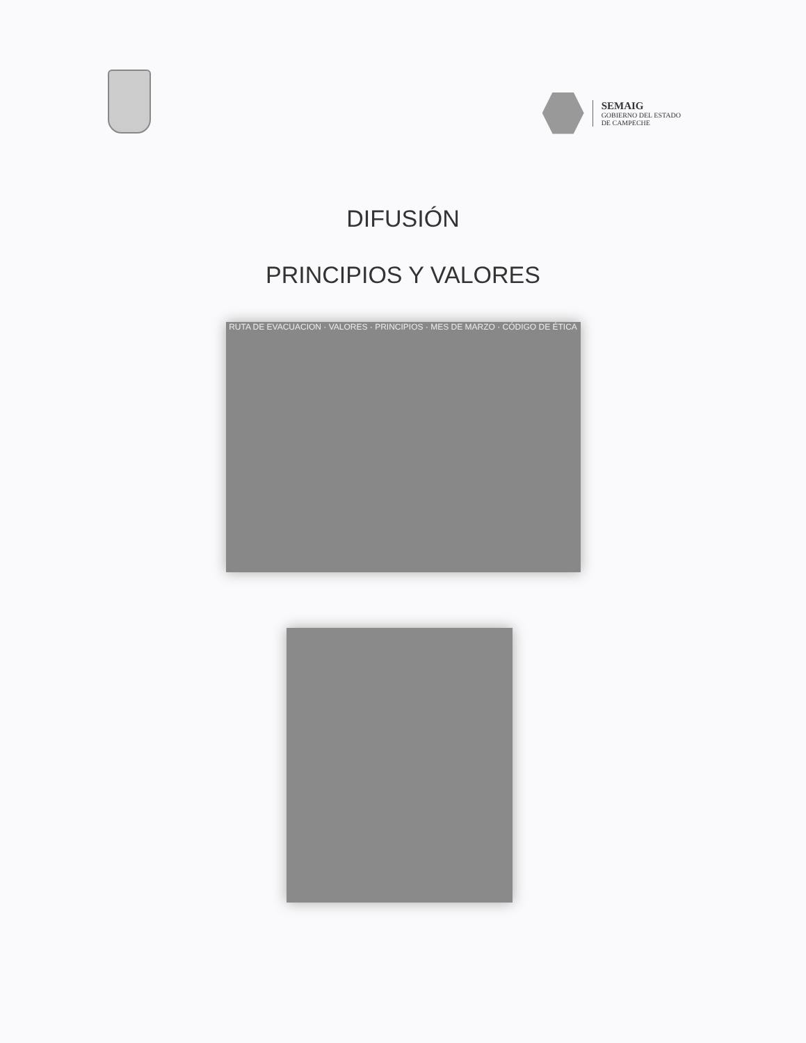SEMAIG
GOBIERNO DEL ESTADO
DE CAMPECHE
DIFUSIÓN
PRINCIPIOS Y VALORES
RUTA DE EVACUACION · VALORES · PRINCIPIOS · MES DE MARZO · CÓDIGO DE ÉTICA